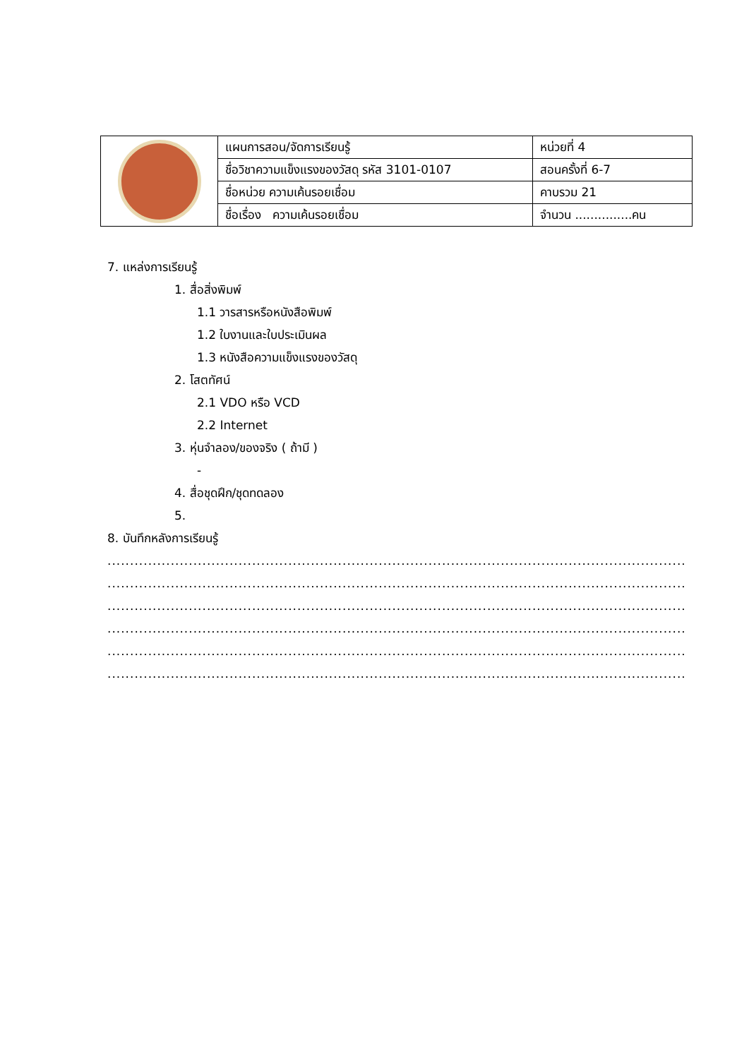| | แผนการสอน/จัดการเรียนรู้ | หน่วยที่ 4 |
| | ชื่อวิชาความแข็งแรงของวัสดุ รหัส 3101-0107 | สอนครั้งที่ 6-7 |
| | ชื่อหน่วย ความเค้นรอยเชื่อม | คาบรวม 21 |
| | ชื่อเรื่อง ความเค้นรอยเชื่อม | จำนวน ...............คน |
7. แหล่งการเรียนรู้
1. สื่อสิ่งพิมพ์
1.1 วารสารหรือหนังสือพิมพ์
1.2 ใบงานและใบประเมินผล
1.3 หนังสือความแข็งแรงของวัสดุ
2. โสตทัศน์
2.1 VDO หรือ VCD
2.2 Internet
3. หุ่นจำลอง/ของจริง ( ถ้ามี )
-
4. สื่อชุดฝึก/ชุดทดลอง
5.
8. บันทึกหลังการเรียนรู้
......................................................................................................................................................................................................
......................................................................................................................................................................................................
......................................................................................................................................................................................................
......................................................................................................................................................................................................
......................................................................................................................................................................................................
......................................................................................................................................................................................................